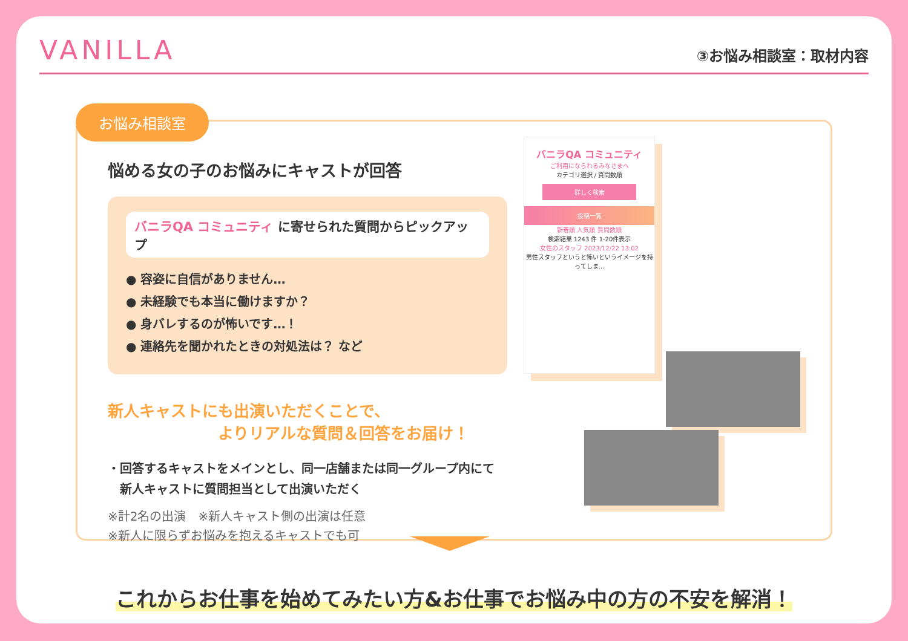VANILLA
③お悩み相談室：取材内容
お悩み相談室
悩める女の子のお悩みにキャストが回答
バニラQA コミュニティ に寄せられた質問からピックアップ
● 容姿に自信がありません…
● 未経験でも本当に働けますか？
● 身バレするのが怖いです…！
● 連絡先を聞かれたときの対処法は？ など
新人キャストにも出演いただくことで、
　　　　　　　よりリアルな質問＆回答をお届け！
・回答するキャストをメインとし、同一店舗または同一グループ内にて
　新人キャストに質問担当として出演いただく
※計2名の出演　※新人キャスト側の出演は任意
※新人に限らずお悩みを抱えるキャストでも可
バニラQA コミュニティ
ご利用になられるみなさまへ
カテゴリ選択 / 質問数順
詳しく検索
投稿一覧
新着順 人気順 質問数順
検索結果 1243 件 1-20件表示
女性のスタッフ 2023/12/22 13:02
男性スタッフというと怖いというイメージを持ってしま…
これからお仕事を始めてみたい方&お仕事でお悩み中の方の不安を解消！